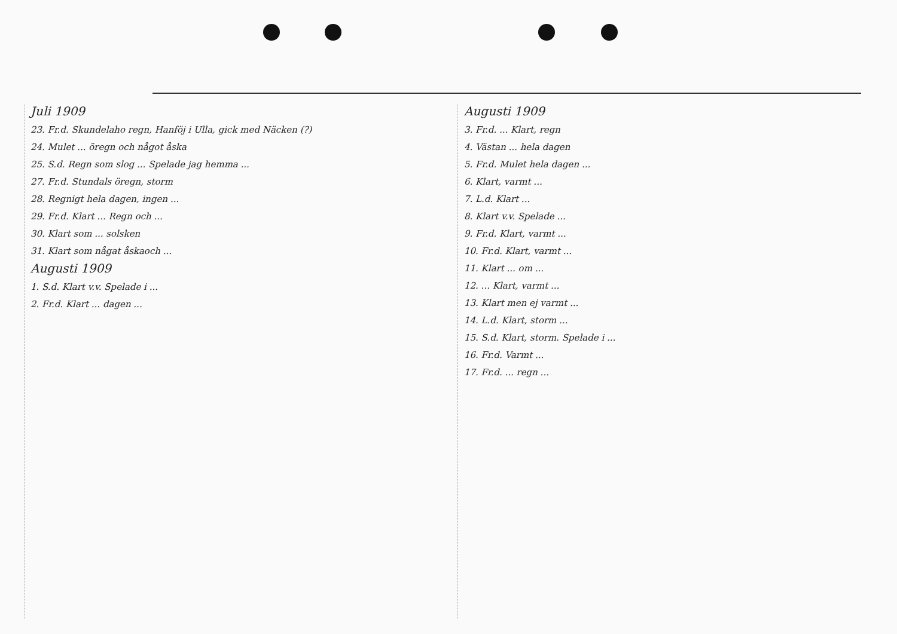Juli 1909
23. Fr.d. Skundelaho regn, Hanföj i Ulla, gick med Näcken (?)
24. Mulet ... öregn och något åska
25. S.d. Regn som slog ... Spelade jag hemma ...
27. Fr.d. Stundals öregn, storm
28. Regnigt hela dagen, ingen ...
29. Fr.d. Klart ... Regn och ...
30. Klart som ... solsken
31. Klart som någat åskaoch ...
Augusti 1909
1. S.d. Klart v.v. Spelade i ...
2. Fr.d. Klart ... dagen ...
Augusti 1909
3. Fr.d. ... Klart, regn
4. Västan ... hela dagen
5. Fr.d. Mulet hela dagen ...
6. Klart, varmt ...
7. L.d. Klart ...
8. Klart v.v. Spelade ...
9. Fr.d. Klart, varmt ...
10. Fr.d. Klart, varmt ...
11. Klart ... om ...
12. ... Klart, varmt ...
13. Klart men ej varmt ...
14. L.d. Klart, storm ...
15. S.d. Klart, storm. Spelade i ...
16. Fr.d. Varmt ...
17. Fr.d. ... regn ...